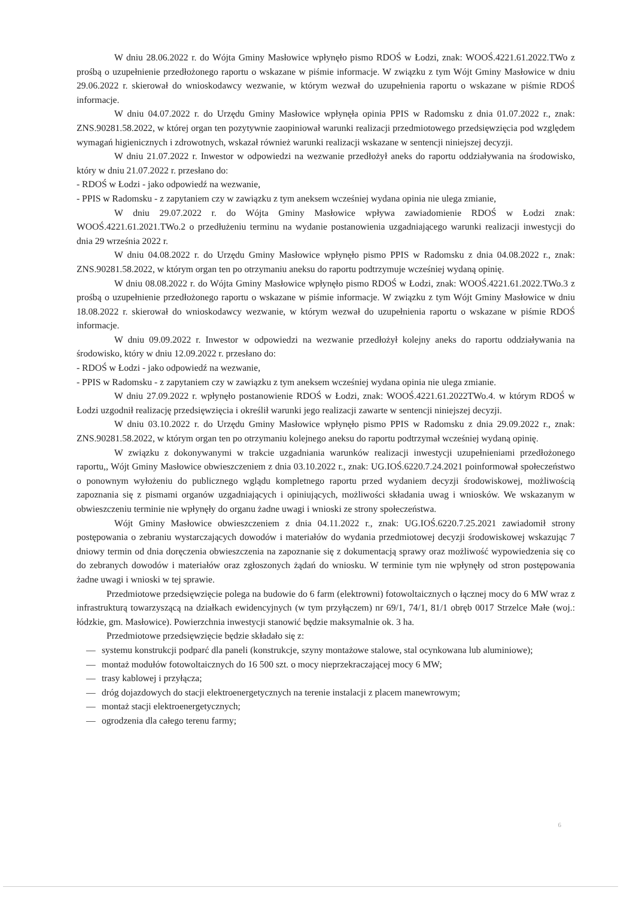W dniu 28.06.2022 r. do Wójta Gminy Masłowice wpłynęło pismo RDOŚ w Łodzi, znak: WOOŚ.4221.61.2022.TWo z prośbą o uzupełnienie przedłożonego raportu o wskazane w piśmie informacje. W związku z tym Wójt Gminy Masłowice w dniu 29.06.2022 r. skierował do wnioskodawcy wezwanie, w którym wezwał do uzupełnienia raportu o wskazane w piśmie RDOŚ informacje.
W dniu 04.07.2022 r. do Urzędu Gminy Masłowice wpłynęła opinia PPIS w Radomsku z dnia 01.07.2022 r., znak: ZNS.90281.58.2022, w której organ ten pozytywnie zaopiniował warunki realizacji przedmiotowego przedsięwzięcia pod względem wymagań higienicznych i zdrowotnych, wskazał również warunki realizacji wskazane w sentencji niniejszej decyzji.
W dniu 21.07.2022 r. Inwestor w odpowiedzi na wezwanie przedłożył aneks do raportu oddziaływania na środowisko, który w dniu 21.07.2022 r. przesłano do:
- RDOŚ w Łodzi - jako odpowiedź na wezwanie,
- PPIS w Radomsku - z zapytaniem czy w zawiązku z tym aneksem wcześniej wydana opinia nie ulega zmianie,
W dniu 29.07.2022 r. do Wójta Gminy Masłowice wpływa zawiadomienie RDOŚ w Łodzi znak: WOOŚ.4221.61.2021.TWo.2 o przedłużeniu terminu na wydanie postanowienia uzgadniającego warunki realizacji inwestycji do dnia 29 września 2022 r.
W dniu 04.08.2022 r. do Urzędu Gminy Masłowice wpłynęło pismo PPIS w Radomsku z dnia 04.08.2022 r., znak: ZNS.90281.58.2022, w którym organ ten po otrzymaniu aneksu do raportu podtrzymuje wcześniej wydaną opinię.
W dniu 08.08.2022 r. do Wójta Gminy Masłowice wpłynęło pismo RDOŚ w Łodzi, znak: WOOŚ.4221.61.2022.TWo.3 z prośbą o uzupełnienie przedłożonego raportu o wskazane w piśmie informacje. W związku z tym Wójt Gminy Masłowice w dniu 18.08.2022 r. skierował do wnioskodawcy wezwanie, w którym wezwał do uzupełnienia raportu o wskazane w piśmie RDOŚ informacje.
W dniu 09.09.2022 r. Inwestor w odpowiedzi na wezwanie przedłożył kolejny aneks do raportu oddziaływania na środowisko, który w dniu 12.09.2022 r. przesłano do:
- RDOŚ w Łodzi - jako odpowiedź na wezwanie,
- PPIS w Radomsku - z zapytaniem czy w zawiązku z tym aneksem wcześniej wydana opinia nie ulega zmianie.
W dniu 27.09.2022 r. wpłynęło postanowienie RDOŚ w Łodzi, znak: WOOŚ.4221.61.2022TWo.4. w którym RDOŚ w Łodzi uzgodnił realizację przedsięwzięcia i określił warunki jego realizacji zawarte w sentencji niniejszej decyzji.
W dniu 03.10.2022 r. do Urzędu Gminy Masłowice wpłynęło pismo PPIS w Radomsku z dnia 29.09.2022 r., znak: ZNS.90281.58.2022, w którym organ ten po otrzymaniu kolejnego aneksu do raportu podtrzymał wcześniej wydaną opinię.
W związku z dokonywanymi w trakcie uzgadniania warunków realizacji inwestycji uzupełnieniami przedłożonego raportu,, Wójt Gminy Masłowice obwieszczeniem z dnia 03.10.2022 r., znak: UG.IOŚ.6220.7.24.2021 poinformował społeczeństwo o ponownym wyłożeniu do publicznego wglądu kompletnego raportu przed wydaniem decyzji środowiskowej, możliwością zapoznania się z pismami organów uzgadniających i opiniujących, możliwości składania uwag i wniosków. We wskazanym w obwieszczeniu terminie nie wpłynęły do organu żadne uwagi i wnioski ze strony społeczeństwa.
Wójt Gminy Masłowice obwieszczeniem z dnia 04.11.2022 r., znak: UG.IOŚ.6220.7.25.2021 zawiadomił strony postępowania o zebraniu wystarczających dowodów i materiałów do wydania przedmiotowej decyzji środowiskowej wskazując 7 dniowy termin od dnia doręczenia obwieszczenia na zapoznanie się z dokumentacją sprawy oraz możliwość wypowiedzenia się co do zebranych dowodów i materiałów oraz zgłoszonych żądań do wniosku. W terminie tym nie wpłynęły od stron postępowania żadne uwagi i wnioski w tej sprawie.
Przedmiotowe przedsięwzięcie polega na budowie do 6 farm (elektrowni) fotowoltaicznych o łącznej mocy do 6 MW wraz z infrastrukturą towarzyszącą na działkach ewidencyjnych (w tym przyłączem) nr 69/1, 74/1, 81/1 obręb 0017 Strzelce Małe (woj.: łódzkie, gm. Masłowice). Powierzchnia inwestycji stanowić będzie maksymalnie ok. 3 ha.
Przedmiotowe przedsięwzięcie będzie składało się z:
— systemu konstrukcji podparć dla paneli (konstrukcje, szyny montażowe stalowe, stal ocynkowana lub aluminiowe);
— montaż modułów fotowoltaicznych do 16 500 szt. o mocy nieprzekraczającej mocy 6 MW;
— trasy kablowej i przyłącza;
— dróg dojazdowych do stacji elektroenergetycznych na terenie instalacji z placem manewrowym;
— montaż stacji elektroenergetycznych;
— ogrodzenia dla całego terenu farmy;
6